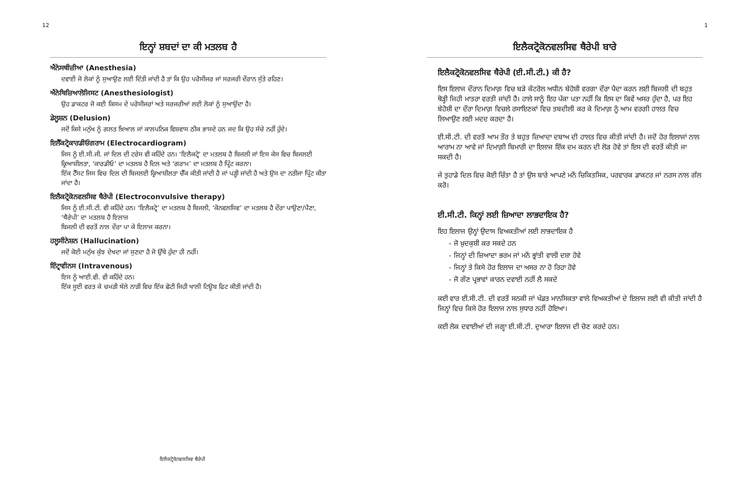12
ਇਨ੍ਹਾਂ ਸ਼ਬਦਾਂ ਦਾ ਕੀ ਮਤਲਬ ਹੈ
ਐਨੇਸਥੀਜ਼ੀਆ (Anesthesia)
ਦਵਾਈ ਜੋ ਲੋਕਾਂ ਨੂੰ ਸੁਆਉਣ ਲਈ ਦਿੱਤੀ ਜਾਂਦੀ ਹੈ ਤਾਂ ਕਿ ਉਹ ਪਰੋਸੀਜਰ ਜਾਂ ਸਰਜਰੀ ਦੌਰਾਨ ਸੁੱਤੇ ਰਹਿਣ।
ਐਨੇਥਿਜ਼ਿਆਲੋਜਿਸਟ (Anesthesiologist)
ਉਹ ਡਾਕਟਰ ਜੋ ਕਈ ਕਿਸਮ ਦੇ ਪਰੋਸੀਜਰਾਂ ਅਤੇ ਸਰਜਰੀਆਂ ਲਈ ਲੋਕਾਂ ਨੂੰ ਸੁਆਉਂਦਾ ਹੈ।
ਡੇਲੂਸ਼ਨ (Delusion)
ਜਦੋਂ ਕਿਸੇ ਮਨੁੱਖ ਨੂੰ ਗਲਤ ਖ਼ਿਆਲ ਜਾਂ ਕਾਲਪਨਿਕ ਵਿਸ਼ਵਾਸ ਠੀਕ ਭਾਸਦੇ ਹਨ ਜਦ ਕਿ ਉਹ ਸੱਚੇ ਨਹੀਂ ਹੁੰਦੇ।
ਇਲੈੱਕਟ੍ਰੋਕਾਰਡੀਓਗਰਾਮ (Electrocardiogram)
ਜਿਸ ਨੂੰ ਈ.ਸੀ.ਜੀ. ਜਾਂ ਦਿਲ ਦੀ ਟਰੇਸ ਵੀ ਕਹਿੰਦੇ ਹਨ। ‘ਇਲੈਕਟ੍ਰੋ’ ਦਾ ਮਤਲਬ ਹੈ ਬਿਜਲੀ ਜਾਂ ਇਸ ਕੇਸ ਵਿਚ ਬਿਜਲਈ ਕ੍ਰਿਆਸ਼ੀਲਤਾ, ‘ਕਾਰਡੀਓ’ ਦਾ ਮਤਲਬ ਹੈ ਦਿਲ ਅਤੇ ‘ਗਰਾਮ’ ਦਾ ਮਤਲਬ ਹੈ ਪ੍ਰਿੰਟ ਕਰਨਾ।
ਇੱਕ ਟੈੱਸਟ ਜਿਸ ਵਿਚ ਦਿਲ ਦੀ ਬਿਜਲਈ ਕ੍ਰਿਆਸ਼ੀਲਤਾ ਚੈੱਕ ਕੀਤੀ ਜਾਂਦੀ ਹੈ ਜਾਂ ਪੜ੍ਹੀ ਜਾਂਦੀ ਹੈ ਅਤੇ ਉਸ ਦਾ ਨਤੀਜਾ ਪ੍ਰਿੰਟ ਕੀਤਾ ਜਾਂਦਾ ਹੈ।
ਇਲੈਕਟ੍ਰੋਕੋਨਵਲਸਿਵ ਥੈਰੇਪੀ (Electroconvulsive therapy)
ਜਿਸ ਨੂੰ ਈ.ਸੀ.ਟੀ. ਵੀ ਕਹਿੰਦੇ ਹਨ। ‘ਇਲੈਕਟ੍ਰੋ’ ਦਾ ਮਤਲਬ ਹੈ ਬਿਜਲੀ, ‘ਕੋਨਵਲਸਿਵ’ ਦਾ ਮਤਲਬ ਹੈ ਦੌਰਾ ਪਾਉਣਾ/ਪੈਣਾ, ‘ਥੈਰੇਪੀ’ ਦਾ ਮਤਲਬ ਹੈ ਇਲਾਜ
ਬਿਜਲੀ ਦੀ ਵਰਤੋਂ ਨਾਲ ਦੌਰਾ ਪਾ ਕੇ ਇਲਾਜ ਕਰਨਾ।
ਹਲੂਸੀਨੇਸ਼ਨ (Hallucination)
ਜਦੋਂ ਕੋਈ ਮਨੁੱਖ ਕੁੱਝ ਦੇਖਦਾ ਜਾਂ ਸੁਣਦਾ ਹੈ ਜੋ ਉੱਥੇ ਹੁੰਦਾ ਹੀ ਨਹੀਂ।
ਇੰਟ੍ਰਾਵੀਨਸ (Intravenous)
ਇਸ ਨੂੰ ਆਈ.ਵੀ. ਵੀ ਕਹਿੰਦੇ ਹਨ।
ਇੱਕ ਸੂਈ ਵਰਤ ਕੇ ਚਮੜੀ ਥੱਲੇ ਨਾੜੀ ਵਿਚ ਇੱਕ ਛੋਟੀ ਜਿਹੀ ਖਾਲੀ ਟਿਊਬ ਫਿਟ ਕੀਤੀ ਜਾਂਦੀ ਹੈ।
ਇਲੈਕਟ੍ਰੋਕੋਨਵਲਸਿਵ ਥੈਰੇਪੀ
1
ਇਲੈਕਟ੍ਰੋਕੋਨਵਲਸਿਵ ਥੈਰੇਪੀ ਬਾਰੇ
ਇਲੈਕਟ੍ਰੋਕੋਨਵਲਸਿਵ ਥੈਰੇਪੀ (ਈ.ਸੀ.ਟੀ.) ਕੀ ਹੈ?
ਇਸ ਇਲਾਜ ਦੌਰਾਨ ਦਿਮਾਗ਼ ਵਿਚ ਬੜੇ ਕੰਟਰੋਲ ਅਧੀਨ ਬੇਹੋਸ਼ੀ ਵਰਗਾ ਦੌਰਾ ਪੈਦਾ ਕਰਨ ਲਈ ਬਿਜਲੀ ਦੀ ਬਹੁਤ ਥੋੜ੍ਹੀ ਜਿਹੀ ਮਾਤਰਾ ਵਰਤੀ ਜਾਂਦੀ ਹੈ। ਹਾਲੇ ਸਾਨੂੰ ਇਹ ਪੱਕਾ ਪਤਾ ਨਹੀਂ ਕਿ ਇਸ ਦਾ ਕਿਵੇਂ ਅਸਰ ਹੁੰਦਾ ਹੈ, ਪਰ ਇਹ ਬੇਹੋਸ਼ੀ ਦਾ ਦੌਰਾ ਦਿਮਾਗ਼ ਵਿਚਲੇ ਰਸਾਇਣਕਾਂ ਵਿਚ ਤਬਦੀਲੀ ਕਰ ਕੇ ਦਿਮਾਗ਼ ਨੂੰ ਆਮ ਵਰਗੀ ਹਾਲਤ ਵਿਚ ਲਿਆਉਣ ਲਈ ਮਦਦ ਕਰਦਾ ਹੈ।
ਈ.ਸੀ.ਟੀ. ਦੀ ਵਰਤੋਂ ਆਮ ਤੌਰ ਤੇ ਬਹੁਤ ਜ਼ਿਆਦਾ ਦਬਾਅ ਦੀ ਹਾਲਤ ਵਿਚ ਕੀਤੀ ਜਾਂਦੀ ਹੈ। ਜਦੋਂ ਹੋਰ ਇਲਾਜਾਂ ਨਾਲ ਆਰਾਮ ਨਾ ਆਵੇ ਜਾਂ ਦਿਮਾਗ਼ੀ ਬਿਮਾਰੀ ਦਾ ਇਲਾਜ ਇੱਕ ਦਮ ਕਰਨ ਦੀ ਲੋੜ ਹੋਵੇ ਤਾਂ ਇਸ ਦੀ ਵਰਤੋਂ ਕੀਤੀ ਜਾ ਸਕਦੀ ਹੈ।
ਜੇ ਤੁਹਾਡੇ ਦਿਲ ਵਿਚ ਕੋਈ ਚਿੰਤਾ ਹੈ ਤਾਂ ਉਸ ਬਾਰੇ ਆਪਣੇ ਮਨੋਂ ਚਿਕਿਤਸਿਕ, ਪਰਵਾਰਕ ਡਾਕਟਰ ਜਾਂ ਨਰਸ ਨਾਲ ਗੱਲ ਕਰੋ।
ਈ.ਸੀ.ਟੀ. ਕਿਨ੍ਹਾਂ ਲਈ ਜ਼ਿਆਦਾ ਲਾਭਦਾਇਕ ਹੈ?
ਇਹ ਇਲਾਜ ਉਨ੍ਹਾਂ ਉਦਾਸ ਵਿਅਕਤੀਆਂ ਲਈ ਲਾਭਦਾਇਕ ਹੈ
- ਜੋ ਖ਼ੁਦਕੁਸ਼ੀ ਕਰ ਸਕਦੇ ਹਨ
- ਜਿਨ੍ਹਾਂ ਦੀ ਜ਼ਿਆਦਾ ਭਰਮ ਜਾਂ ਮਨੋਂ ਭ੍ਰਾਂਤੀ ਵਾਲੀ ਦਸ਼ਾ ਹੋਵੇ
- ਜਿਨ੍ਹਾਂ ਤੇ ਕਿਸੇ ਹੋਰ ਇਲਾਜ ਦਾ ਅਸਰ ਨਾ ਹੋ ਰਿਹਾ ਹੋਵੇ
- ਜੋ ਗੌਣ ਪ੍ਰਭਾਵਾਂ ਕਾਰਨ ਦਵਾਈ ਨਹੀਂ ਲੈ ਸਕਦੇ
ਕਈ ਵਾਰ ਈ.ਸੀ.ਟੀ. ਦੀ ਵਰਤੋਂ ਸਨਕੀ ਜਾਂ ਖੰਡਤ ਮਾਨਸਿਕਤਾ ਵਾਲੇ ਵਿਅਕਤੀਆਂ ਦੇ ਇਲਾਜ ਲਈ ਵੀ ਕੀਤੀ ਜਾਂਦੀ ਹੈ ਜਿਨ੍ਹਾਂ ਵਿਚ ਕਿਸੇ ਹੋਰ ਇਲਾਜ ਨਾਲ ਸੁਧਾਰ ਨਹੀਂ ਹੋਇਆ।
ਕਈ ਲੋਕ ਦਵਾਈਆਂ ਦੀ ਜਗ੍ਹਾ ਈ.ਸੀ.ਟੀ. ਦੁਆਰਾ ਇਲਾਜ ਦੀ ਚੋਣ ਕਰਦੇ ਹਨ।